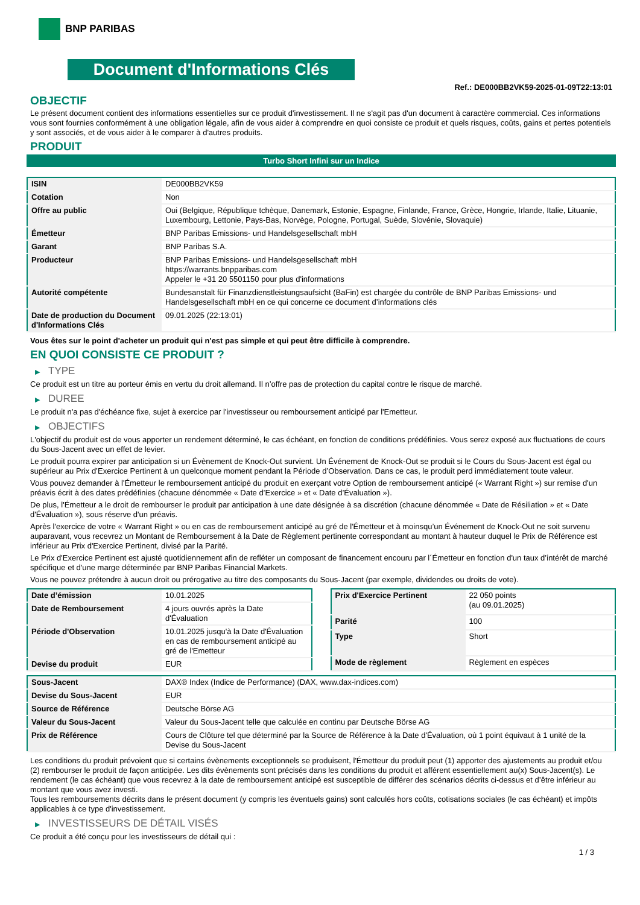BNP PARIBAS
Document d'Informations Clés
Ref.: DE000BB2VK59-2025-01-09T22:13:01
OBJECTIF
Le présent document contient des informations essentielles sur ce produit d'investissement. Il ne s'agit pas d'un document à caractère commercial. Ces informations vous sont fournies conformément à une obligation légale, afin de vous aider à comprendre en quoi consiste ce produit et quels risques, coûts, gains et pertes potentiels y sont associés, et de vous aider à le comparer à d'autres produits.
PRODUIT
Turbo Short Infini sur un Indice
| ISIN | DE000BB2VK59 |
| Cotation | Non |
| Offre au public | Oui (Belgique, République tchèque, Danemark, Estonie, Espagne, Finlande, France, Grèce, Hongrie, Irlande, Italie, Lituanie, Luxembourg, Lettonie, Pays-Bas, Norvège, Pologne, Portugal, Suède, Slovénie, Slovaquie) |
| Émetteur | BNP Paribas Emissions- und Handelsgesellschaft mbH |
| Garant | BNP Paribas S.A. |
| Producteur | BNP Paribas Emissions- und Handelsgesellschaft mbH https://warrants.bnpparibas.com Appeler le +31 20 5501150 pour plus d'informations |
| Autorité compétente | Bundesanstalt für Finanzdienstleistungsaufsicht (BaFin) est chargée du contrôle de BNP Paribas Emissions- und Handelsgesellschaft mbH en ce qui concerne ce document d’informations clés |
| Date de production du Document d'Informations Clés | 09.01.2025 (22:13:01) |
Vous êtes sur le point d'acheter un produit qui n'est pas simple et qui peut être difficile à comprendre.
EN QUOI CONSISTE CE PRODUIT ?
▶ TYPE
Ce produit est un titre au porteur émis en vertu du droit allemand. Il n’offre pas de protection du capital contre le risque de marché.
▶ DUREE
Le produit n'a pas d'échéance fixe, sujet à exercice par l'investisseur ou remboursement anticipé par l'Emetteur.
▶ OBJECTIFS
L'objectif du produit est de vous apporter un rendement déterminé, le cas échéant, en fonction de conditions prédéfinies. Vous serez exposé aux fluctuations de cours du Sous-Jacent avec un effet de levier.
Le produit pourra expirer par anticipation si un Évènement de Knock-Out survient. Un Événement de Knock-Out se produit si le Cours du Sous-Jacent est égal ou supérieur au Prix d’Exercice Pertinent à un quelconque moment pendant la Période d’Observation. Dans ce cas, le produit perd immédiatement toute valeur.
Vous pouvez demander à l'Émetteur le remboursement anticipé du produit en exerçant votre Option de remboursement anticipé (« Warrant Right ») sur remise d'un préavis écrit à des dates prédéfinies (chacune dénommée « Date d’Exercice » et « Date d’Évaluation »).
De plus, l'Émetteur a le droit de rembourser le produit par anticipation à une date désignée à sa discrétion (chacune dénommée « Date de Résiliation » et « Date d'Évaluation »), sous réserve d'un préavis.
Après l'exercice de votre « Warrant Right » ou en cas de remboursement anticipé au gré de l'Émetteur et à moinsqu’un Événement de Knock-Out ne soit survenu auparavant, vous recevrez un Montant de Remboursement à la Date de Règlement pertinente correspondant au montant à hauteur duquel le Prix de Référence est inférieur au Prix d'Exercice Pertinent, divisé par la Parité.
Le Prix d'Exercice Pertinent est ajusté quotidiennement afin de refléter un composant de financement encouru par l´Émetteur en fonction d'un taux d’intérêt de marché spécifique et d'une marge déterminée par BNP Paribas Financial Markets.
Vous ne pouvez prétendre à aucun droit ou prérogative au titre des composants du Sous-Jacent (par exemple, dividendes ou droits de vote).
| Date d’émission | 10.01.2025 |
| Date de Remboursement | 4 jours ouvrés après la Date d'Évaluation |
| Période d'Observation | 10.01.2025 jusqu'à la Date d'Évaluation en cas de remboursement anticipé au gré de l'Emetteur |
| Devise du produit | EUR |
| Prix d'Exercice Pertinent | 22 050 points (au 09.01.2025) |
| Parité | 100 |
| Type | Short |
| Mode de règlement | Règlement en espèces |
| Sous-Jacent | DAX® Index (Indice de Performance) (DAX, www.dax-indices.com) |
| Devise du Sous-Jacent | EUR |
| Source de Référence | Deutsche Börse AG |
| Valeur du Sous-Jacent | Valeur du Sous-Jacent telle que calculée en continu par Deutsche Börse AG |
| Prix de Référence | Cours de Clôture tel que déterminé par la Source de Référence à la Date d'Évaluation, où 1 point équivaut à 1 unité de la Devise du Sous-Jacent |
Les conditions du produit prévoient que si certains évènements exceptionnels se produisent, l'Émetteur du produit peut (1) apporter des ajustements au produit et/ou (2) rembourser le produit de façon anticipée. Les dits évènements sont précisés dans les conditions du produit et afférent essentiellement au(x) Sous-Jacent(s). Le rendement (le cas échéant) que vous recevrez à la date de remboursement anticipé est susceptible de différer des scénarios décrits ci-dessus et d’être inférieur au montant que vous avez investi.
Tous les remboursements décrits dans le présent document (y compris les éventuels gains) sont calculés hors coûts, cotisations sociales (le cas échéant) et impôts applicables à ce type d'investissement.
▶ INVESTISSEURS DE DÉTAIL VISÉS
Ce produit a été conçu pour les investisseurs de détail qui :
1 / 3